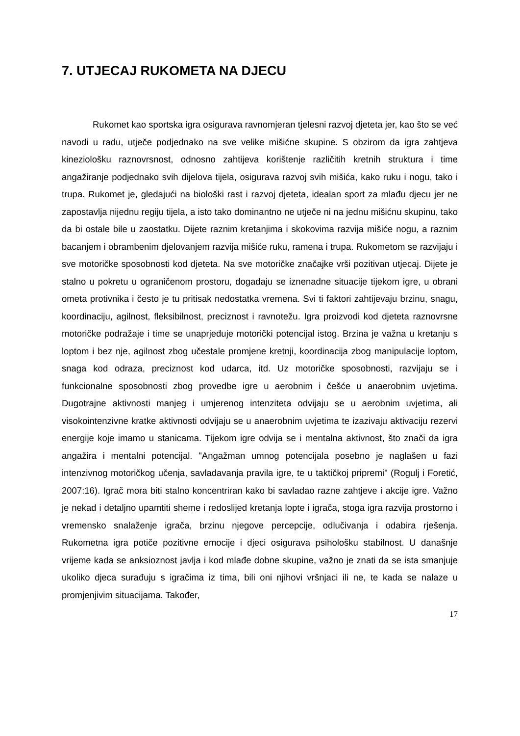7. UTJECAJ RUKOMETA NA DJECU
Rukomet kao sportska igra osigurava ravnomjeran tjelesni razvoj djeteta jer, kao što se već navodi u radu, utječe podjednako na sve velike mišićne skupine. S obzirom da igra zahtjeva kineziološku raznovrsnost, odnosno zahtijeva korištenje različitih kretnih struktura i time angažiranje podjednako svih dijelova tijela, osigurava razvoj svih mišića, kako ruku i nogu, tako i trupa. Rukomet je, gledajući na biološki rast i razvoj djeteta, idealan sport za mlađu djecu jer ne zapostavlja nijednu regiju tijela, a isto tako dominantno ne utječe ni na jednu mišićnu skupinu, tako da bi ostale bile u zaostatku. Dijete raznim kretanjima i skokovima razvija mišiće nogu, a raznim bacanjem i obrambenim djelovanjem razvija mišiće ruku, ramena i trupa. Rukometom se razvijaju i sve motoričke sposobnosti kod djeteta. Na sve motoričke značajke vrši pozitivan utjecaj. Dijete je stalno u pokretu u ograničenom prostoru, događaju se iznenadne situacije tijekom igre, u obrani ometa protivnika i često je tu pritisak nedostatka vremena. Svi ti faktori zahtijevaju brzinu, snagu, koordinaciju, agilnost, fleksibilnost, preciznost i ravnotežu. Igra proizvodi kod djeteta raznovrsne motoričke podražaje i time se unaprjeđuje motorički potencijal istog. Brzina je važna u kretanju s loptom i bez nje, agilnost zbog učestale promjene kretnji, koordinacija zbog manipulacije loptom, snaga kod odraza, preciznost kod udarca, itd. Uz motoričke sposobnosti, razvijaju se i funkcionalne sposobnosti zbog provedbe igre u aerobnim i češće u anaerobnim uvjetima. Dugotrajne aktivnosti manjeg i umjerenog intenziteta odvijaju se u aerobnim uvjetima, ali visokointenzivne kratke aktivnosti odvijaju se u anaerobnim uvjetima te izazivaju aktivaciju rezervi energije koje imamo u stanicama. Tijekom igre odvija se i mentalna aktivnost, što znači da igra angažira i mentalni potencijal. "Angažman umnog potencijala posebno je naglašen u fazi intenzivnog motoričkog učenja, savladavanja pravila igre, te u taktičkoj pripremi" (Rogulj i Foretić, 2007:16). Igrač mora biti stalno koncentriran kako bi savladao razne zahtjeve i akcije igre. Važno je nekad i detaljno upamtiti sheme i redoslijed kretanja lopte i igrača, stoga igra razvija prostorno i vremensko snalaženje igrača, brzinu njegove percepcije, odlučivanja i odabira rješenja. Rukometna igra potiče pozitivne emocije i djeci osigurava psihološku stabilnost. U današnje vrijeme kada se anksioznost javlja i kod mlađe dobne skupine, važno je znati da se ista smanjuje ukoliko djeca surađuju s igračima iz tima, bili oni njihovi vršnjaci ili ne, te kada se nalaze u promjenjivim situacijama. Također,
17